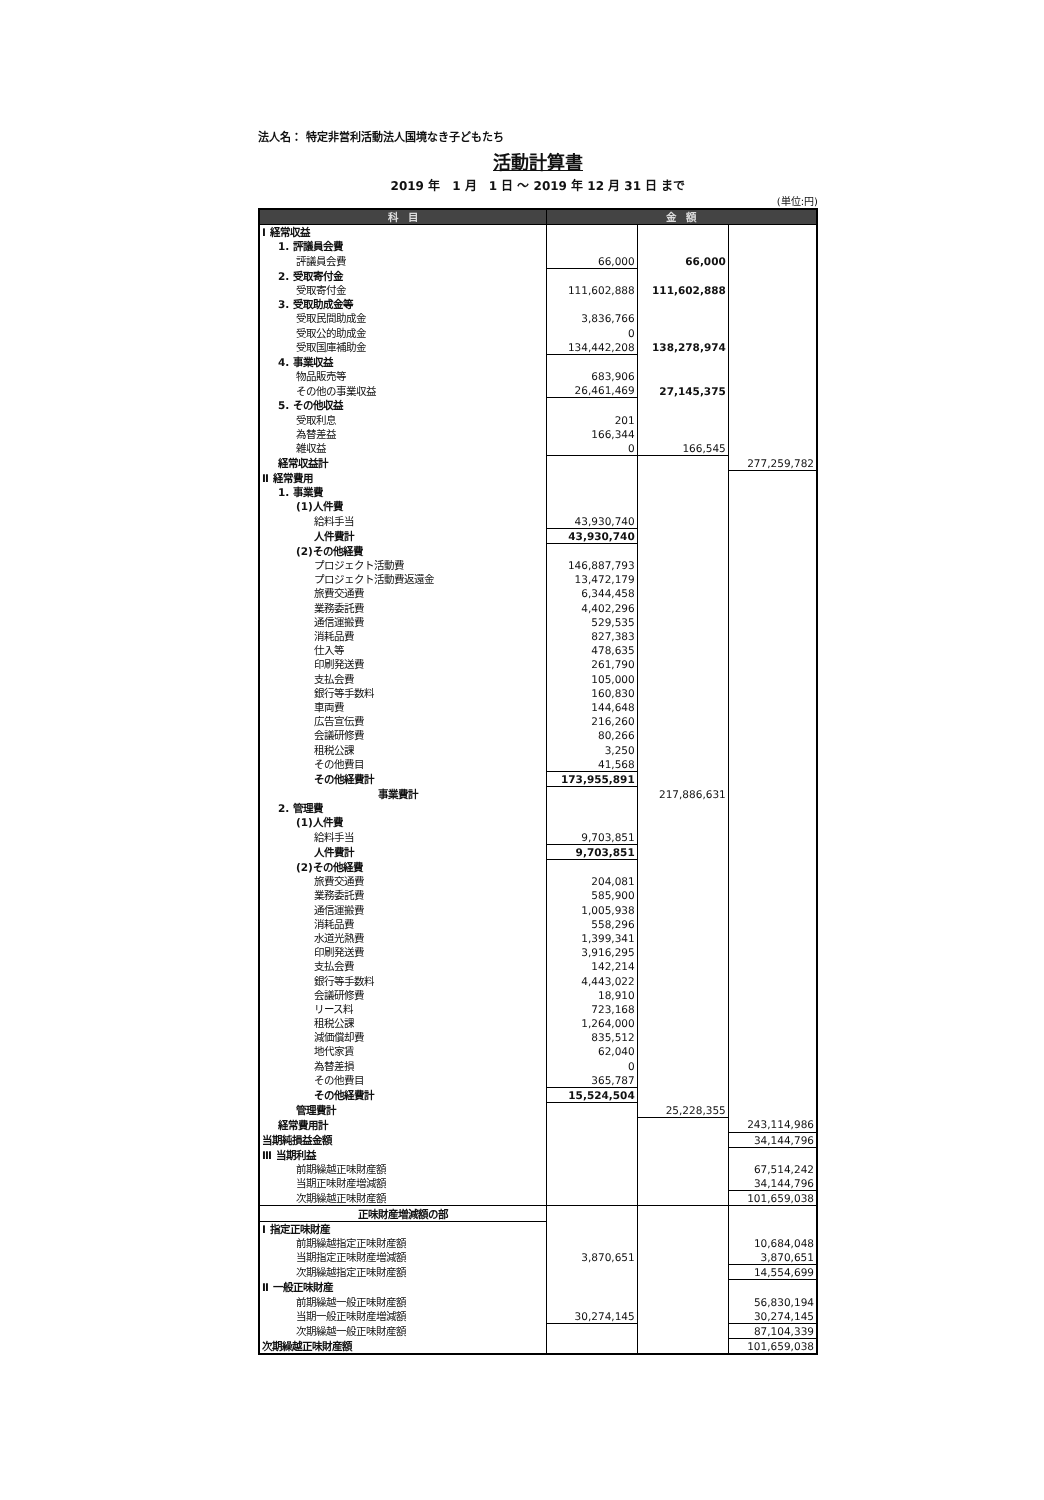法人名： 特定非営利活動法人国境なき子どもたち
活動計算書
2019 年　1 月　1 日 ～ 2019 年 12 月 31 日 まで
(単位:円)
| 科 目 | 金 額 | | |
| --- | --- | --- | --- |
| Ⅰ 経常収益 | | | |
| 1. 評議員会費 | | | |
| 評議員会費 | 66,000 | 66,000 | |
| 2. 受取寄付金 | | | |
| 受取寄付金 | 111,602,888 | 111,602,888 | |
| 3. 受取助成金等 | | | |
| 受取民間助成金 | 3,836,766 | | |
| 受取公的助成金 | 0 | | |
| 受取国庫補助金 | 134,442,208 | 138,278,974 | |
| 4. 事業収益 | | | |
| 物品販売等 | 683,906 | | |
| その他の事業収益 | 26,461,469 | 27,145,375 | |
| 5. その他収益 | | | |
| 受取利息 | 201 | | |
| 為替差益 | 166,344 | | |
| 雑収益 | 0 | 166,545 | |
| 経常収益計 | | | 277,259,782 |
| Ⅱ 経常費用 | | | |
| 1. 事業費 | | | |
| (1)人件費 | | | |
| 給料手当 | 43,930,740 | | |
| 人件費計 | 43,930,740 | | |
| (2)その他経費 | | | |
| プロジェクト活動費 | 146,887,793 | | |
| プロジェクト活動費返還金 | 13,472,179 | | |
| 旅費交通費 | 6,344,458 | | |
| 業務委託費 | 4,402,296 | | |
| 通信運搬費 | 529,535 | | |
| 消耗品費 | 827,383 | | |
| 仕入等 | 478,635 | | |
| 印刷発送費 | 261,790 | | |
| 支払会費 | 105,000 | | |
| 銀行等手数料 | 160,830 | | |
| 車両費 | 144,648 | | |
| 広告宣伝費 | 216,260 | | |
| 会議研修費 | 80,266 | | |
| 租税公課 | 3,250 | | |
| その他費目 | 41,568 | | |
| その他経費計 | 173,955,891 | | |
| 事業費計 | | 217,886,631 | |
| 2. 管理費 | | | |
| (1)人件費 | | | |
| 給料手当 | 9,703,851 | | |
| 人件費計 | 9,703,851 | | |
| (2)その他経費 | | | |
| 旅費交通費 | 204,081 | | |
| 業務委託費 | 585,900 | | |
| 通信運搬費 | 1,005,938 | | |
| 消耗品費 | 558,296 | | |
| 水道光熱費 | 1,399,341 | | |
| 印刷発送費 | 3,916,295 | | |
| 支払会費 | 142,214 | | |
| 銀行等手数料 | 4,443,022 | | |
| 会議研修費 | 18,910 | | |
| リース料 | 723,168 | | |
| 租税公課 | 1,264,000 | | |
| 減価償却費 | 835,512 | | |
| 地代家賃 | 62,040 | | |
| 為替差損 | 0 | | |
| その他費目 | 365,787 | | |
| その他経費計 | 15,524,504 | | |
| 管理費計 | | 25,228,355 | |
| 経常費用計 | | | 243,114,986 |
| 当期純損益金額 | | | 34,144,796 |
| Ⅲ 当期利益 | | | |
| 前期繰越正味財産額 | | | 67,514,242 |
| 当期正味財産増減額 | | | 34,144,796 |
| 次期繰越正味財産額 | | | 101,659,038 |
| 正味財産増減額の部 | | | |
| Ⅰ 指定正味財産 | | | |
| 前期繰越指定正味財産額 | | | 10,684,048 |
| 当期指定正味財産増減額 | 3,870,651 | | 3,870,651 |
| 次期繰越指定正味財産額 | | | 14,554,699 |
| Ⅱ 一般正味財産 | | | |
| 前期繰越一般正味財産額 | | | 56,830,194 |
| 当期一般正味財産増減額 | 30,274,145 | | 30,274,145 |
| 次期繰越一般正味財産額 | | | 87,104,339 |
| 次期繰越正味財産額 | | | 101,659,038 |